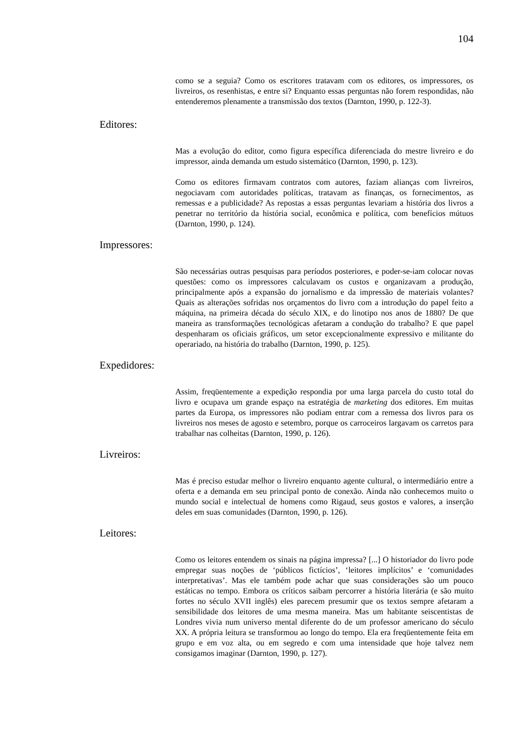104
como se a seguia? Como os escritores tratavam com os editores, os impressores, os livreiros, os resenhistas, e entre si? Enquanto essas perguntas não forem respondidas, não entenderemos plenamente a transmissão dos textos (Darnton, 1990, p. 122-3).
Editores:
Mas a evolução do editor, como figura específica diferenciada do mestre livreiro e do impressor, ainda demanda um estudo sistemático (Darnton, 1990, p. 123).
Como os editores firmavam contratos com autores, faziam alianças com livreiros, negociavam com autoridades políticas, tratavam as finanças, os fornecimentos, as remessas e a publicidade? As repostas a essas perguntas levariam a história dos livros a penetrar no território da história social, econômica e política, com benefícios mútuos (Darnton, 1990, p. 124).
Impressores:
São necessárias outras pesquisas para períodos posteriores, e poder-se-iam colocar novas questões: como os impressores calculavam os custos e organizavam a produção, principalmente após a expansão do jornalismo e da impressão de materiais volantes? Quais as alterações sofridas nos orçamentos do livro com a introdução do papel feito a máquina, na primeira década do século XIX, e do linotipo nos anos de 1880? De que maneira as transformações tecnológicas afetaram a condução do trabalho? E que papel despenharam os oficiais gráficos, um setor excepcionalmente expressivo e militante do operariado, na história do trabalho (Darnton, 1990, p. 125).
Expedidores:
Assim, freqüentemente a expedição respondia por uma larga parcela do custo total do livro e ocupava um grande espaço na estratégia de marketing dos editores. Em muitas partes da Europa, os impressores não podiam entrar com a remessa dos livros para os livreiros nos meses de agosto e setembro, porque os carroceiros largavam os carretos para trabalhar nas colheitas (Darnton, 1990, p. 126).
Livreiros:
Mas é preciso estudar melhor o livreiro enquanto agente cultural, o intermediário entre a oferta e a demanda em seu principal ponto de conexão. Ainda não conhecemos muito o mundo social e intelectual de homens como Rigaud, seus gostos e valores, a inserção deles em suas comunidades (Darnton, 1990, p. 126).
Leitores:
Como os leitores entendem os sinais na página impressa? [...] O historiador do livro pode empregar suas noções de ‘públicos fictícios’, ‘leitores implícitos’ e ‘comunidades interpretativas’. Mas ele também pode achar que suas considerações são um pouco estáticas no tempo. Embora os críticos saibam percorrer a história literária (e são muito fortes no século XVII inglês) eles parecem presumir que os textos sempre afetaram a sensibilidade dos leitores de uma mesma maneira. Mas um habitante seiscentistas de Londres vivia num universo mental diferente do de um professor americano do século XX. A própria leitura se transformou ao longo do tempo. Ela era freqüentemente feita em grupo e em voz alta, ou em segredo e com uma intensidade que hoje talvez nem consigamos imaginar (Darnton, 1990, p. 127).